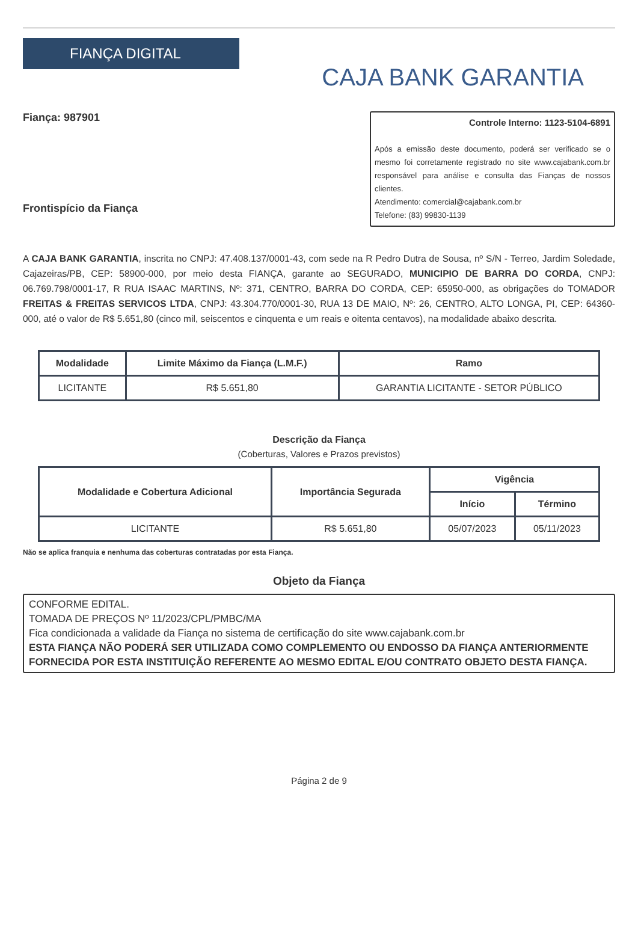FIANÇA DIGITAL
CAJA BANK GARANTIA
Fiança: 987901
Frontispício da Fiança
Controle Interno: 1123-5104-6891
Após a emissão deste documento, poderá ser verificado se o mesmo foi corretamente registrado no site www.cajabank.com.br responsável para análise e consulta das Fianças de nossos clientes.
Atendimento: comercial@cajabank.com.br
Telefone: (83) 99830-1139
A CAJA BANK GARANTIA, inscrita no CNPJ: 47.408.137/0001-43, com sede na R Pedro Dutra de Sousa, nº S/N - Terreo, Jardim Soledade, Cajazeiras/PB, CEP: 58900-000, por meio desta FIANÇA, garante ao SEGURADO, MUNICIPIO DE BARRA DO CORDA, CNPJ: 06.769.798/0001-17, R RUA ISAAC MARTINS, Nº: 371, CENTRO, BARRA DO CORDA, CEP: 65950-000, as obrigações do TOMADOR FREITAS & FREITAS SERVICOS LTDA, CNPJ: 43.304.770/0001-30, RUA 13 DE MAIO, Nº: 26, CENTRO, ALTO LONGA, PI, CEP: 64360-000, até o valor de R$ 5.651,80 (cinco mil, seiscentos e cinquenta e um reais e oitenta centavos), na modalidade abaixo descrita.
| Modalidade | Limite Máximo da Fiança (L.M.F.) | Ramo |
| --- | --- | --- |
| LICITANTE | R$ 5.651,80 | GARANTIA LICITANTE - SETOR PÚBLICO |
Descrição da Fiança
(Coberturas, Valores e Prazos previstos)
| Modalidade e Cobertura Adicional | Importância Segurada | Vigência | |
| --- | --- | --- | --- |
| | | Início | Término |
| LICITANTE | R$ 5.651,80 | 05/07/2023 | 05/11/2023 |
Não se aplica franquia e nenhuma das coberturas contratadas por esta Fiança.
Objeto da Fiança
CONFORME EDITAL.
TOMADA DE PREÇOS Nº 11/2023/CPL/PMBC/MA
Fica condicionada a validade da Fiança no sistema de certificação do site www.cajabank.com.br
ESTA FIANÇA NÃO PODERÁ SER UTILIZADA COMO COMPLEMENTO OU ENDOSSO DA FIANÇA ANTERIORMENTE FORNECIDA POR ESTA INSTITUIÇÃO REFERENTE AO MESMO EDITAL E/OU CONTRATO OBJETO DESTA FIANÇA.
Página 2 de 9